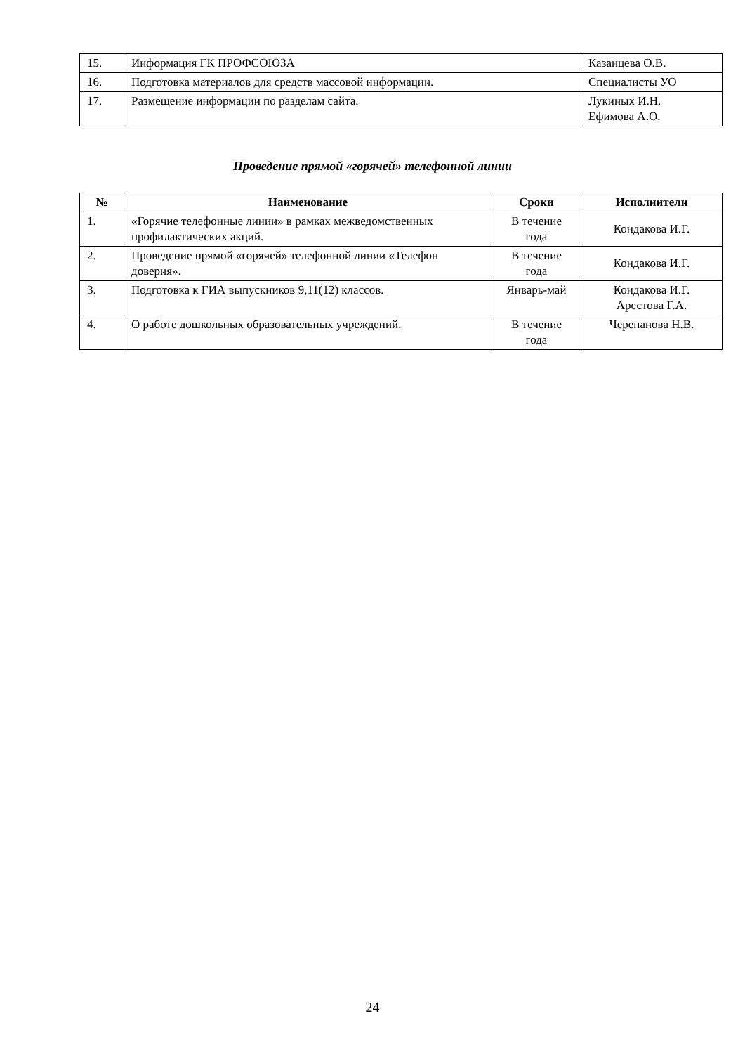| 15. | Информация ГК ПРОФСОЮЗА | Казанцева О.В. |
| 16. | Подготовка материалов для средств массовой информации. | Специалисты УО |
| 17. | Размещение информации по разделам сайта. | Лукиных И.Н. Ефимова А.О. |
Проведение прямой «горячей» телефонной линии
| № | Наименование | Сроки | Исполнители |
| --- | --- | --- | --- |
| 1. | «Горячие телефонные линии» в рамках межведомственных профилактических акций. | В течение года | Кондакова И.Г. |
| 2. | Проведение прямой «горячей» телефонной линии «Телефон доверия». | В течение года | Кондакова И.Г. |
| 3. | Подготовка к ГИА выпускников 9,11(12) классов. | Январь-май | Кондакова И.Г. Арестова Г.А. |
| 4. | О работе дошкольных образовательных учреждений. | В течение года | Черепанова Н.В. |
24